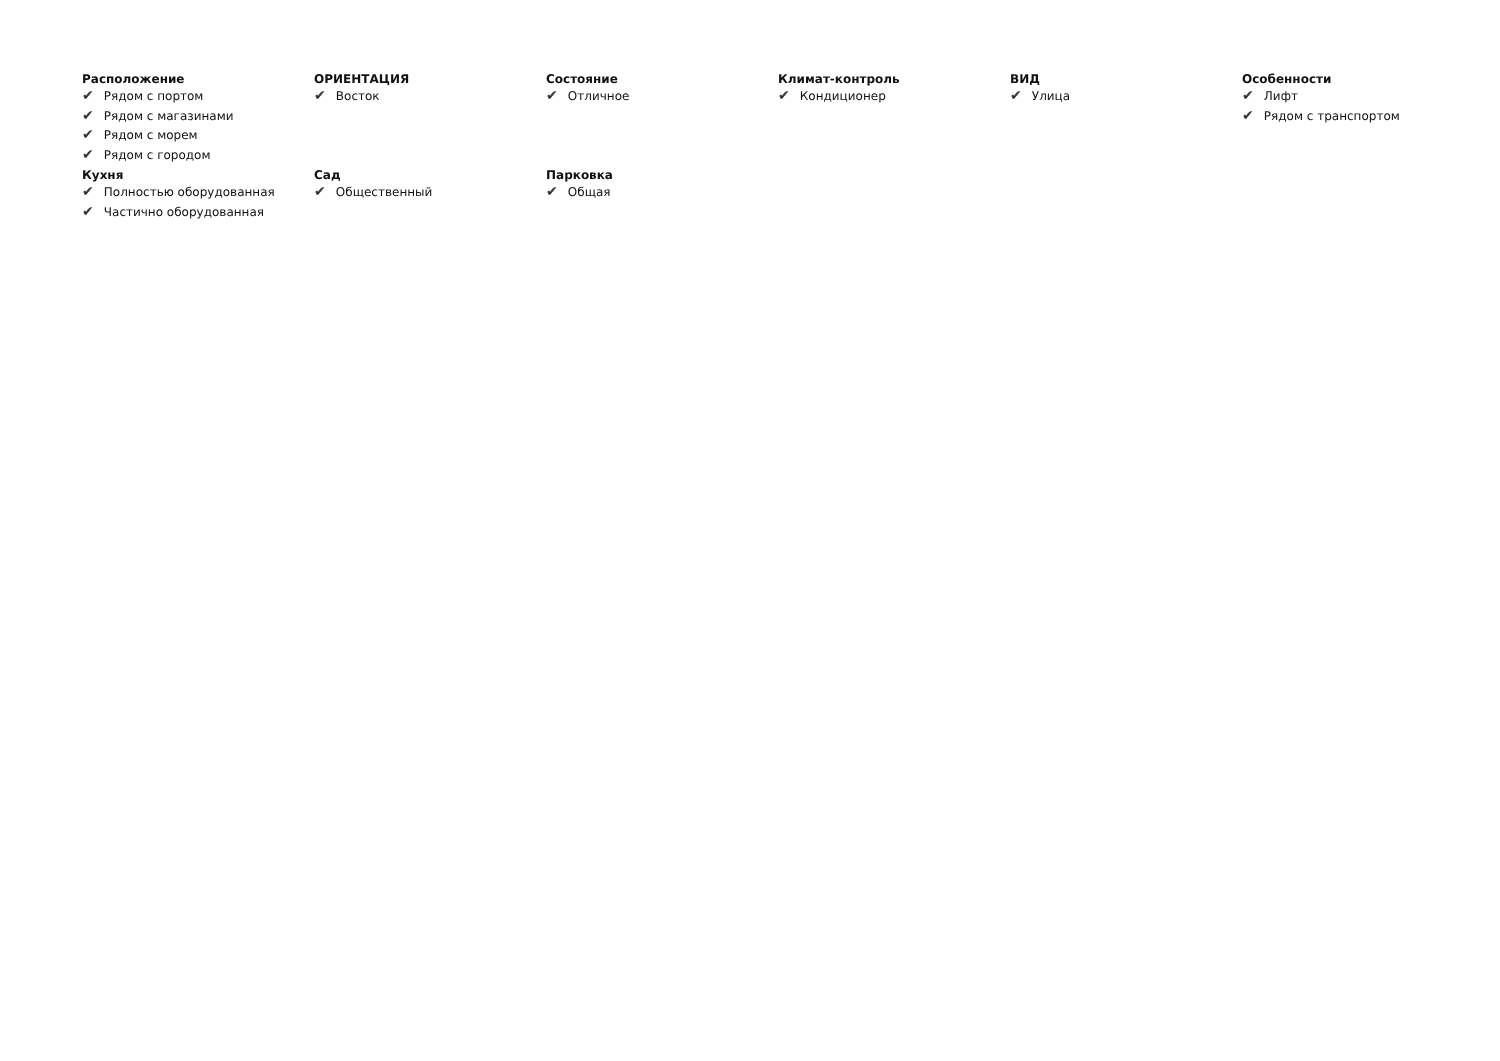Расположение
✔ Рядом с портом
✔ Рядом с магазинами
✔ Рядом с морем
✔ Рядом с городом
ОРИЕНТАЦИЯ
✔ Восток
Состояние
✔ Отличное
Климат-контроль
✔ Кондиционер
ВИД
✔ Улица
Особенности
✔ Лифт
✔ Рядом с транспортом
Кухня
✔ Полностью оборудованная
✔ Частично оборудованная
Сад
✔ Общественный
Парковка
✔ Общая